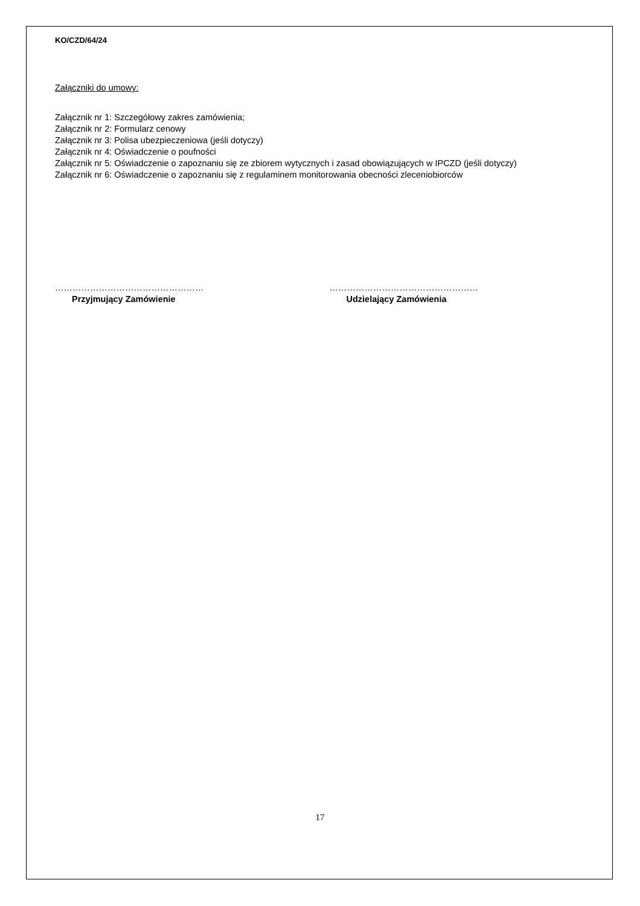KO/CZD/64/24
Załączniki do umowy:
Załącznik nr 1: Szczegółowy zakres zamówienia;
Załącznik nr 2: Formularz cenowy
Załącznik nr 3: Polisa ubezpieczeniowa (jeśli dotyczy)
Załącznik nr 4: Oświadczenie o poufności
Załącznik nr 5: Oświadczenie o zapoznaniu się ze zbiorem wytycznych i zasad obowiązujących w IPCZD (jeśli dotyczy)
Załącznik nr 6: Oświadczenie o zapoznaniu się z regulaminem monitorowania obecności zleceniobiorców
……………………………………………
Przyjmujący Zamówienie
……………………………………………
Udzielający Zamówienia
17